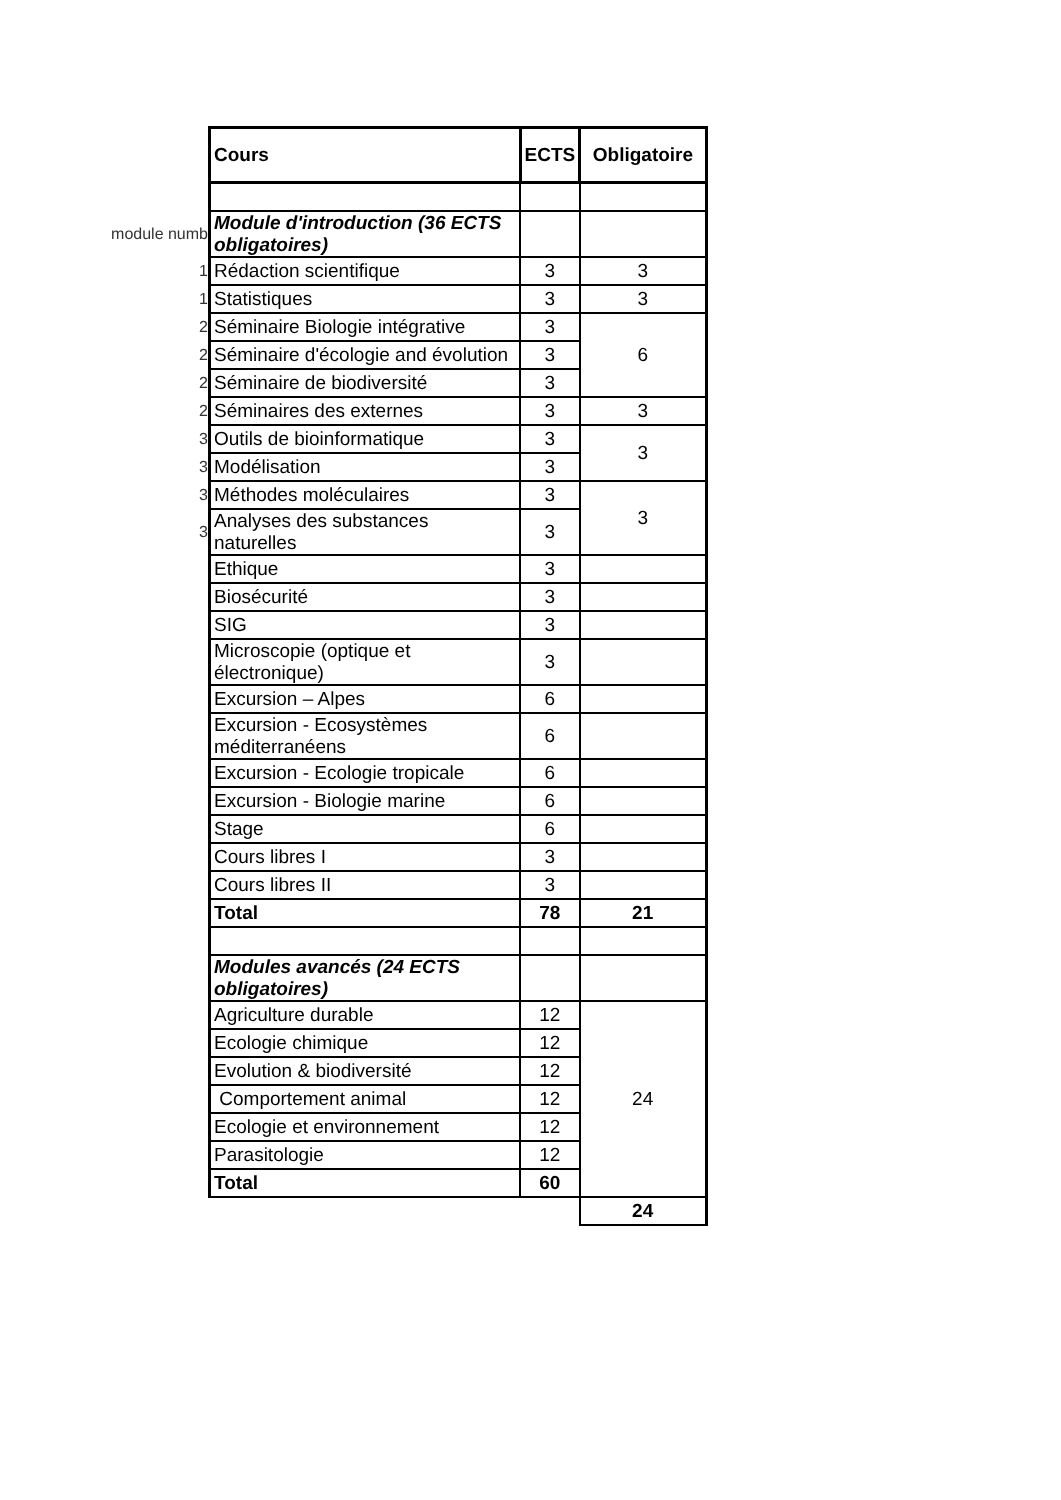| | Cours | ECTS | Obligatoire |
| module numb | Module d'introduction (36 ECTS obligatoires) | | |
| 1 | Rédaction scientifique | 3 | 3 |
| 1 | Statistiques | 3 | 3 |
| 2 | Séminaire Biologie intégrative | 3 | 6 |
| 2 | Séminaire d'écologie and évolution | 3 | |
| 2 | Séminaire de biodiversité | 3 | |
| 2 | Séminaires des externes | 3 | 3 |
| 3 | Outils de bioinformatique | 3 | 3 |
| 3 | Modélisation | 3 | |
| 3 | Méthodes moléculaires | 3 | 3 |
| 3 | Analyses des substances naturelles | 3 | |
| | Ethique | 3 | |
| | Biosécurité | 3 | |
| | SIG | 3 | |
| | Microscopie (optique et électronique) | 3 | |
| | Excursion – Alpes | 6 | |
| | Excursion - Ecosystèmes méditerranéens | 6 | |
| | Excursion - Ecologie tropicale | 6 | |
| | Excursion - Biologie marine | 6 | |
| | Stage | 6 | |
| | Cours libres I | 3 | |
| | Cours libres II | 3 | |
| | Total | 78 | 21 |
| | Modules avancés (24 ECTS obligatoires) | | |
| | Agriculture durable | 12 | 24 |
| | Ecologie chimique | 12 | |
| | Evolution & biodiversité | 12 | |
| | Comportement animal | 12 | |
| | Ecologie et environnement | 12 | |
| | Parasitologie | 12 | |
| | Total | 60 | |
| | | | 24 |